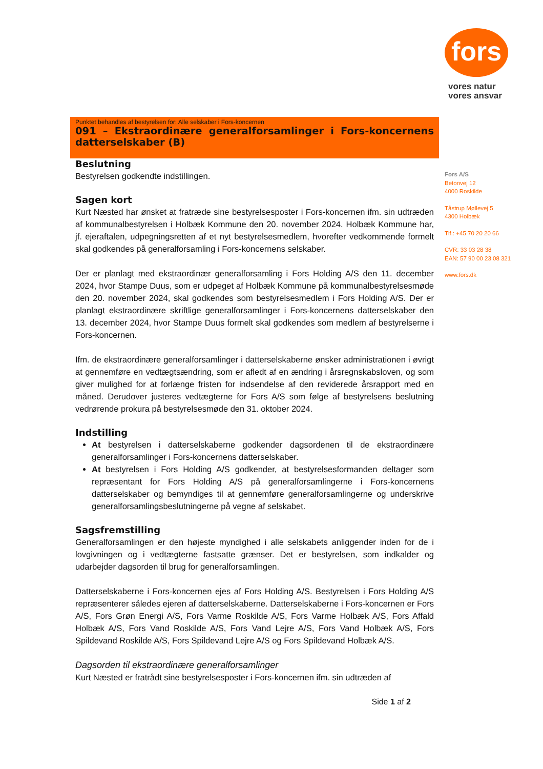fors
vores natur
vores ansvar
Fors A/S
Betonvej 12
4000 Roskilde
Tåstrup Møllevej 5
4300 Holbæk
Tlf.: +45 70 20 20 66
CVR: 33 03 28 38
EAN: 57 90 00 23 08 321
www.fors.dk
Punktet behandles af bestyrelsen for: Alle selskaber i Fors-koncernen
091 – Ekstraordinære generalforsamlinger i Fors-koncernens datterselskaber (B)
Beslutning
Bestyrelsen godkendte indstillingen.
Sagen kort
Kurt Næsted har ønsket at fratræde sine bestyrelsesposter i Fors-koncernen ifm. sin udtræden af kommunalbestyrelsen i Holbæk Kommune den 20. november 2024. Holbæk Kommune har, jf. ejeraftalen, udpegningsretten af et nyt bestyrelsesmedlem, hvorefter vedkommende formelt skal godkendes på generalforsamling i Fors-koncernens selskaber.
Der er planlagt med ekstraordinær generalforsamling i Fors Holding A/S den 11. december 2024, hvor Stampe Duus, som er udpeget af Holbæk Kommune på kommunalbestyrelsesmøde den 20. november 2024, skal godkendes som bestyrelsesmedlem i Fors Holding A/S. Der er planlagt ekstraordinære skriftlige generalforsamlinger i Fors-koncernens datterselskaber den 13. december 2024, hvor Stampe Duus formelt skal godkendes som medlem af bestyrelserne i Fors-koncernen.
Ifm. de ekstraordinære generalforsamlinger i datterselskaberne ønsker administrationen i øvrigt at gennemføre en vedtægtsændring, som er afledt af en ændring i årsregnskabsloven, og som giver mulighed for at forlænge fristen for indsendelse af den reviderede årsrapport med en måned. Derudover justeres vedtægterne for Fors A/S som følge af bestyrelsens beslutning vedrørende prokura på bestyrelsesmøde den 31. oktober 2024.
Indstilling
At bestyrelsen i datterselskaberne godkender dagsordenen til de ekstraordinære generalforsamlinger i Fors-koncernens datterselskaber.
At bestyrelsen i Fors Holding A/S godkender, at bestyrelsesformanden deltager som repræsentant for Fors Holding A/S på generalforsamlingerne i Fors-koncernens datterselskaber og bemyndiges til at gennemføre generalforsamlingerne og underskrive generalforsamlingsbeslutningerne på vegne af selskabet.
Sagsfremstilling
Generalforsamlingen er den højeste myndighed i alle selskabets anliggender inden for de i lovgivningen og i vedtægterne fastsatte grænser. Det er bestyrelsen, som indkalder og udarbejder dagsorden til brug for generalforsamlingen.
Datterselskaberne i Fors-koncernen ejes af Fors Holding A/S. Bestyrelsen i Fors Holding A/S repræsenterer således ejeren af datterselskaberne. Datterselskaberne i Fors-koncernen er Fors A/S, Fors Grøn Energi A/S, Fors Varme Roskilde A/S, Fors Varme Holbæk A/S, Fors Affald Holbæk A/S, Fors Vand Roskilde A/S, Fors Vand Lejre A/S, Fors Vand Holbæk A/S, Fors Spildevand Roskilde A/S, Fors Spildevand Lejre A/S og Fors Spildevand Holbæk A/S.
Dagsorden til ekstraordinære generalforsamlinger
Kurt Næsted er fratrådt sine bestyrelsesposter i Fors-koncernen ifm. sin udtræden af
Side 1 af 2